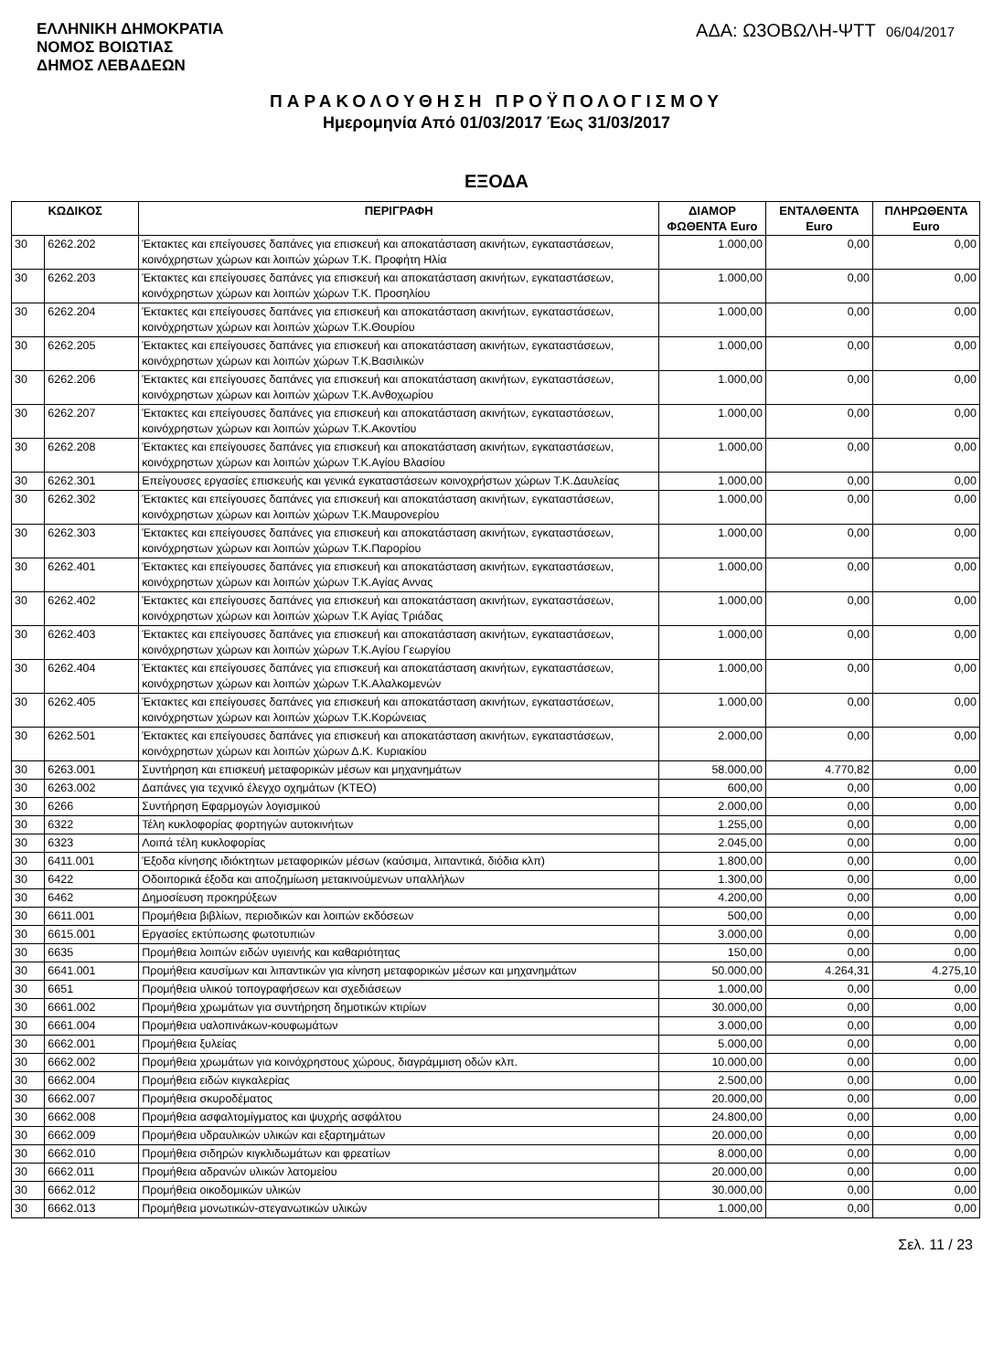ΕΛΛΗΝΙΚΗ ΔΗΜΟΚΡΑΤΙΑ
ΝΟΜΟΣ ΒΟΙΩΤΙΑΣ
ΔΗΜΟΣ ΛΕΒΑΔΕΩΝ
ΑΔΑ: Ω3ΟΒΩΛΗ-ΨΤΤ 06/04/2017
ΠΑΡΑΚΟΛΟΥΘΗΣΗ ΠΡΟΫΠΟΛΟΓΙΣΜΟΥ
Ημερομηνία Από 01/03/2017 Έως 31/03/2017
ΕΞΟΔΑ
| ΚΩΔΙΚΟΣ | | ΠΕΡΙΓΡΑΦΗ | ΔΙΑΜΟΡ ΦΩΘΕΝΤΑ Euro | ΕΝΤΑΛΘΕΝΤΑ Euro | ΠΛΗΡΩΘΕΝΤΑ Euro |
| --- | --- | --- | --- | --- | --- |
| 30 | 6262.202 | Έκτακτες και επείγουσες δαπάνες για επισκευή και αποκατάσταση ακινήτων, εγκαταστάσεων, κοινόχρηστων χώρων και λοιπών χώρων Τ.Κ. Προφήτη Ηλία | 1.000,00 | 0,00 | 0,00 |
| 30 | 6262.203 | Έκτακτες και επείγουσες δαπάνες για επισκευή και αποκατάσταση ακινήτων, εγκαταστάσεων, κοινόχρηστων χώρων και λοιπών χώρων Τ.Κ. Προσηλίου | 1.000,00 | 0,00 | 0,00 |
| 30 | 6262.204 | Έκτακτες και επείγουσες δαπάνες για επισκευή και αποκατάσταση ακινήτων, εγκαταστάσεων, κοινόχρηστων χώρων και λοιπών χώρων Τ.Κ.Θουρίου | 1.000,00 | 0,00 | 0,00 |
| 30 | 6262.205 | Έκτακτες και επείγουσες δαπάνες για επισκευή και αποκατάσταση ακινήτων, εγκαταστάσεων, κοινόχρηστων χώρων και λοιπών χώρων Τ.Κ.Βασιλικών | 1.000,00 | 0,00 | 0,00 |
| 30 | 6262.206 | Έκτακτες και επείγουσες δαπάνες για επισκευή και αποκατάσταση ακινήτων, εγκαταστάσεων, κοινόχρηστων χώρων και λοιπών χώρων Τ.Κ.Ανθοχωρίου | 1.000,00 | 0,00 | 0,00 |
| 30 | 6262.207 | Έκτακτες και επείγουσες δαπάνες για επισκευή και αποκατάσταση ακινήτων, εγκαταστάσεων, κοινόχρηστων χώρων και λοιπών χώρων Τ.Κ.Ακοντίου | 1.000,00 | 0,00 | 0,00 |
| 30 | 6262.208 | Έκτακτες και επείγουσες δαπάνες για επισκευή και αποκατάσταση ακινήτων, εγκαταστάσεων, κοινόχρηστων χώρων και λοιπών χώρων Τ.Κ.Αγίου Βλασίου | 1.000,00 | 0,00 | 0,00 |
| 30 | 6262.301 | Επείγουσες εργασίες επισκευής και γενικά εγκαταστάσεων κοινοχρήστων χώρων Τ.Κ.Δαυλείας | 1.000,00 | 0,00 | 0,00 |
| 30 | 6262.302 | Έκτακτες και επείγουσες δαπάνες για επισκευή και αποκατάσταση ακινήτων, εγκαταστάσεων, κοινόχρηστων χώρων και λοιπών χώρων Τ.Κ.Μαυρονερίου | 1.000,00 | 0,00 | 0,00 |
| 30 | 6262.303 | Έκτακτες και επείγουσες δαπάνες για επισκευή και αποκατάσταση ακινήτων, εγκαταστάσεων, κοινόχρηστων χώρων και λοιπών χώρων Τ.Κ.Παρορίου | 1.000,00 | 0,00 | 0,00 |
| 30 | 6262.401 | Έκτακτες και επείγουσες δαπάνες για επισκευή και αποκατάσταση ακινήτων, εγκαταστάσεων, κοινόχρηστων χώρων και λοιπών χώρων Τ.Κ.Αγίας Αννας | 1.000,00 | 0,00 | 0,00 |
| 30 | 6262.402 | Έκτακτες και επείγουσες δαπάνες για επισκευή και αποκατάσταση ακινήτων, εγκαταστάσεων, κοινόχρηστων χώρων και λοιπών χώρων Τ.Κ Αγίας Τριάδας | 1.000,00 | 0,00 | 0,00 |
| 30 | 6262.403 | Έκτακτες και επείγουσες δαπάνες για επισκευή και αποκατάσταση ακινήτων, εγκαταστάσεων, κοινόχρηστων χώρων και λοιπών χώρων Τ.Κ.Αγίου Γεωργίου | 1.000,00 | 0,00 | 0,00 |
| 30 | 6262.404 | Έκτακτες και επείγουσες δαπάνες για επισκευή και αποκατάσταση ακινήτων, εγκαταστάσεων, κοινόχρηστων χώρων και λοιπών χώρων Τ.Κ.Αλαλκομενών | 1.000,00 | 0,00 | 0,00 |
| 30 | 6262.405 | Έκτακτες και επείγουσες δαπάνες για επισκευή και αποκατάσταση ακινήτων, εγκαταστάσεων, κοινόχρηστων χώρων και λοιπών χώρων Τ.Κ.Κορώνειας | 1.000,00 | 0,00 | 0,00 |
| 30 | 6262.501 | Έκτακτες και επείγουσες δαπάνες για επισκευή και αποκατάσταση ακινήτων, εγκαταστάσεων, κοινόχρηστων χώρων και λοιπών χώρων Δ.Κ. Κυριακίου | 2.000,00 | 0,00 | 0,00 |
| 30 | 6263.001 | Συντήρηση και επισκευή μεταφορικών μέσων και μηχανημάτων | 58.000,00 | 4.770,82 | 0,00 |
| 30 | 6263.002 | Δαπάνες για τεχνικό έλεγχο οχημάτων (ΚΤΕΟ) | 600,00 | 0,00 | 0,00 |
| 30 | 6266 | Συντήρηση Εφαρμογών λογισμικού | 2.000,00 | 0,00 | 0,00 |
| 30 | 6322 | Τέλη κυκλοφορίας φορτηγών αυτοκινήτων | 1.255,00 | 0,00 | 0,00 |
| 30 | 6323 | Λοιπά τέλη κυκλοφορίας | 2.045,00 | 0,00 | 0,00 |
| 30 | 6411.001 | Έξοδα κίνησης ιδιόκτητων μεταφορικών μέσων (καύσιμα, λιπαντικά, διόδια κλπ) | 1.800,00 | 0,00 | 0,00 |
| 30 | 6422 | Οδοιπορικά έξοδα και αποζημίωση μετακινούμενων υπαλλήλων | 1.300,00 | 0,00 | 0,00 |
| 30 | 6462 | Δημοσίευση προκηρύξεων | 4.200,00 | 0,00 | 0,00 |
| 30 | 6611.001 | Προμήθεια βιβλίων, περιοδικών και λοιπών εκδόσεων | 500,00 | 0,00 | 0,00 |
| 30 | 6615.001 | Εργασίες εκτύπωσης φωτοτυπιών | 3.000,00 | 0,00 | 0,00 |
| 30 | 6635 | Προμήθεια λοιπών ειδών υγιεινής και καθαριότητας | 150,00 | 0,00 | 0,00 |
| 30 | 6641.001 | Προμήθεια καυσίμων και λιπαντικών για κίνηση μεταφορικών μέσων και μηχανημάτων | 50.000,00 | 4.264,31 | 4.275,10 |
| 30 | 6651 | Προμήθεια υλικού τοπογραφήσεων και σχεδιάσεων | 1.000,00 | 0,00 | 0,00 |
| 30 | 6661.002 | Προμήθεια χρωμάτων για συντήρηση δημοτικών κτιρίων | 30.000,00 | 0,00 | 0,00 |
| 30 | 6661.004 | Προμήθεια υαλοπινάκων-κουφωμάτων | 3.000,00 | 0,00 | 0,00 |
| 30 | 6662.001 | Προμήθεια ξυλείας | 5.000,00 | 0,00 | 0,00 |
| 30 | 6662.002 | Προμήθεια χρωμάτων για κοινόχρηστους χώρους, διαγράμμιση οδών κλπ. | 10.000,00 | 0,00 | 0,00 |
| 30 | 6662.004 | Προμήθεια ειδών κιγκαλερίας | 2.500,00 | 0,00 | 0,00 |
| 30 | 6662.007 | Προμήθεια σκυροδέματος | 20.000,00 | 0,00 | 0,00 |
| 30 | 6662.008 | Προμήθεια ασφαλτομίγματος και ψυχρής ασφάλτου | 24.800,00 | 0,00 | 0,00 |
| 30 | 6662.009 | Προμήθεια υδραυλικών υλικών και εξαρτημάτων | 20.000,00 | 0,00 | 0,00 |
| 30 | 6662.010 | Προμήθεια σιδηρών κιγκλιδωμάτων και φρεατίων | 8.000,00 | 0,00 | 0,00 |
| 30 | 6662.011 | Προμήθεια αδρανών υλικών λατομείου | 20.000,00 | 0,00 | 0,00 |
| 30 | 6662.012 | Προμήθεια οικοδομικών υλικών | 30.000,00 | 0,00 | 0,00 |
| 30 | 6662.013 | Προμήθεια μονωτικών-στεγανωτικών υλικών | 1.000,00 | 0,00 | 0,00 |
Σελ. 11 / 23